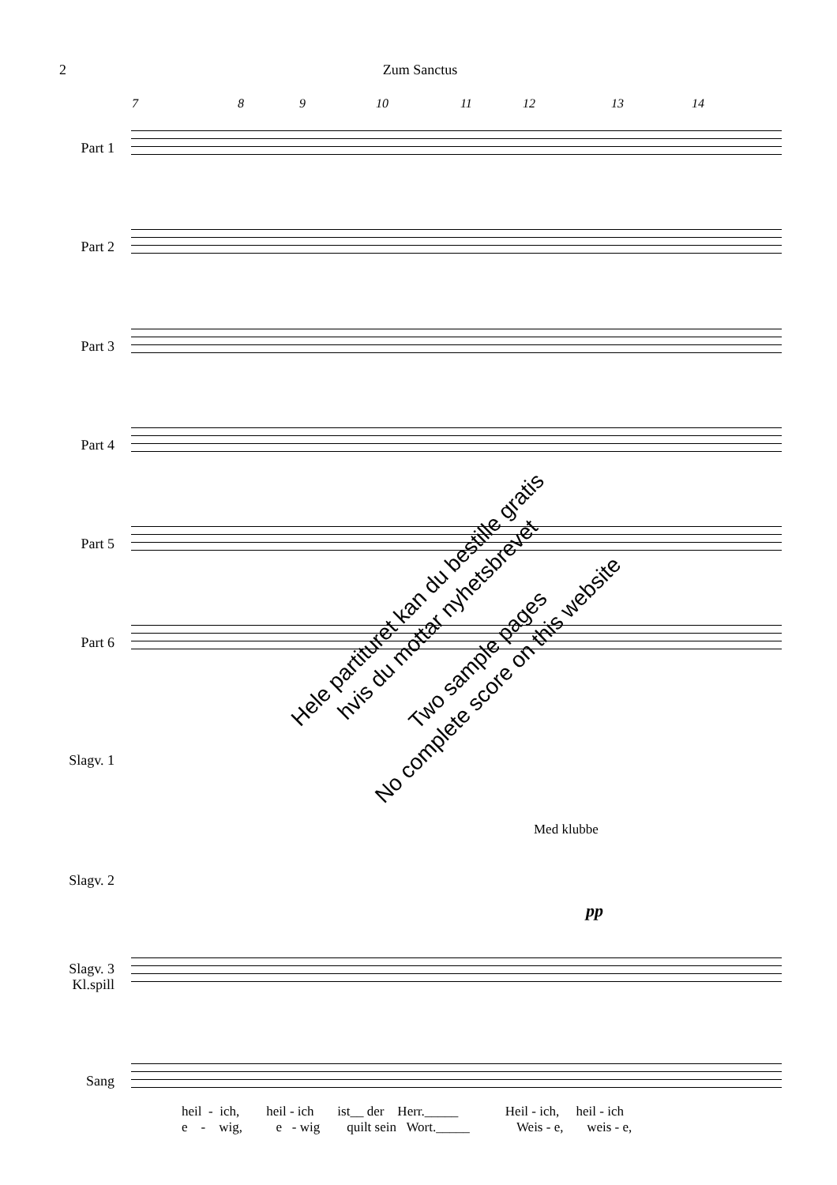2 Zum Sanctus
7 8 9 10 11 12 13 14
Part 1
Part 2
Part 3
Part 4
Part 5
Part 6
Slagv. 1
Med klubbe
Slagv. 2
pp
Slagv. 3
Kl.spill
Sang
heil - ich, heil - ich ist__ der Herr._____ Heil - ich, heil - ich e - wig, e - wig quilt sein Wort._____ Weis - e, weis - e,
Hele partituret kan du bestille gratis
hvis du mottar nyhetsbrevet
Two sample pages
No complete score on this website